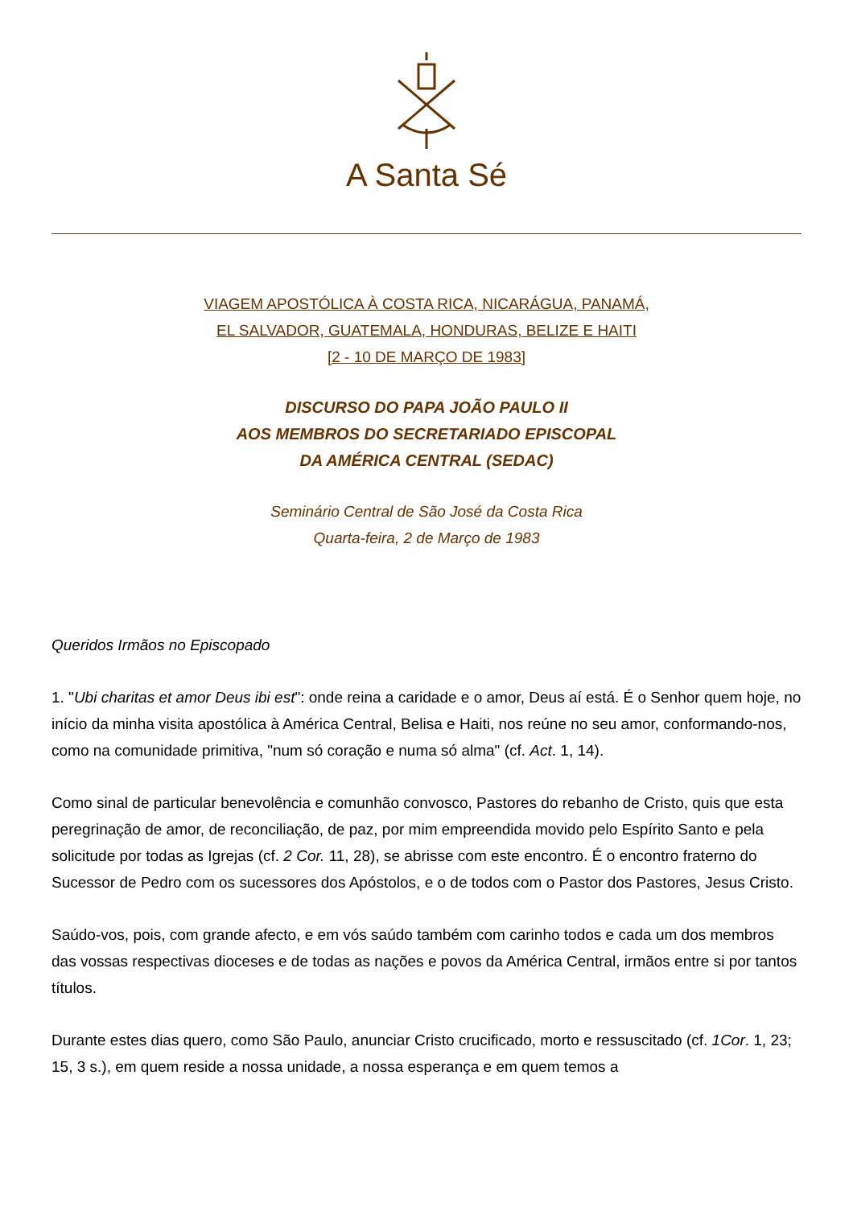A Santa Sé
VIAGEM APOSTÓLICA À COSTA RICA, NICARÁGUA, PANAMÁ,
EL SALVADOR, GUATEMALA, HONDURAS, BELIZE E HAITI
[2 - 10 DE MARÇO DE 1983]
DISCURSO DO PAPA JOÃO PAULO II
AOS MEMBROS DO SECRETARIADO EPISCOPAL
DA AMÉRICA CENTRAL (SEDAC)
Seminário Central de São José da Costa Rica
Quarta-feira, 2 de Março de 1983
Queridos Irmãos no Episcopado
1. "Ubi charitas et amor Deus ibi est": onde reina a caridade e o amor, Deus aí está. É o Senhor quem hoje, no início da minha visita apostólica à América Central, Belisa e Haiti, nos reúne no seu amor, conformando-nos, como na comunidade primitiva, "num só coração e numa só alma" (cf. Act. 1, 14).
Como sinal de particular benevolência e comunhão convosco, Pastores do rebanho de Cristo, quis que esta peregrinação de amor, de reconciliação, de paz, por mim empreendida movido pelo Espírito Santo e pela solicitude por todas as Igrejas (cf. 2 Cor. 11, 28), se abrisse com este encontro. É o encontro fraterno do Sucessor de Pedro com os sucessores dos Apóstolos, e o de todos com o Pastor dos Pastores, Jesus Cristo.
Saúdo-vos, pois, com grande afecto, e em vós saúdo também com carinho todos e cada um dos membros das vossas respectivas dioceses e de todas as nações e povos da América Central, irmãos entre si por tantos títulos.
Durante estes dias quero, como São Paulo, anunciar Cristo crucificado, morto e ressuscitado (cf. 1Cor. 1, 23; 15, 3 s.), em quem reside a nossa unidade, a nossa esperança e em quem temos a